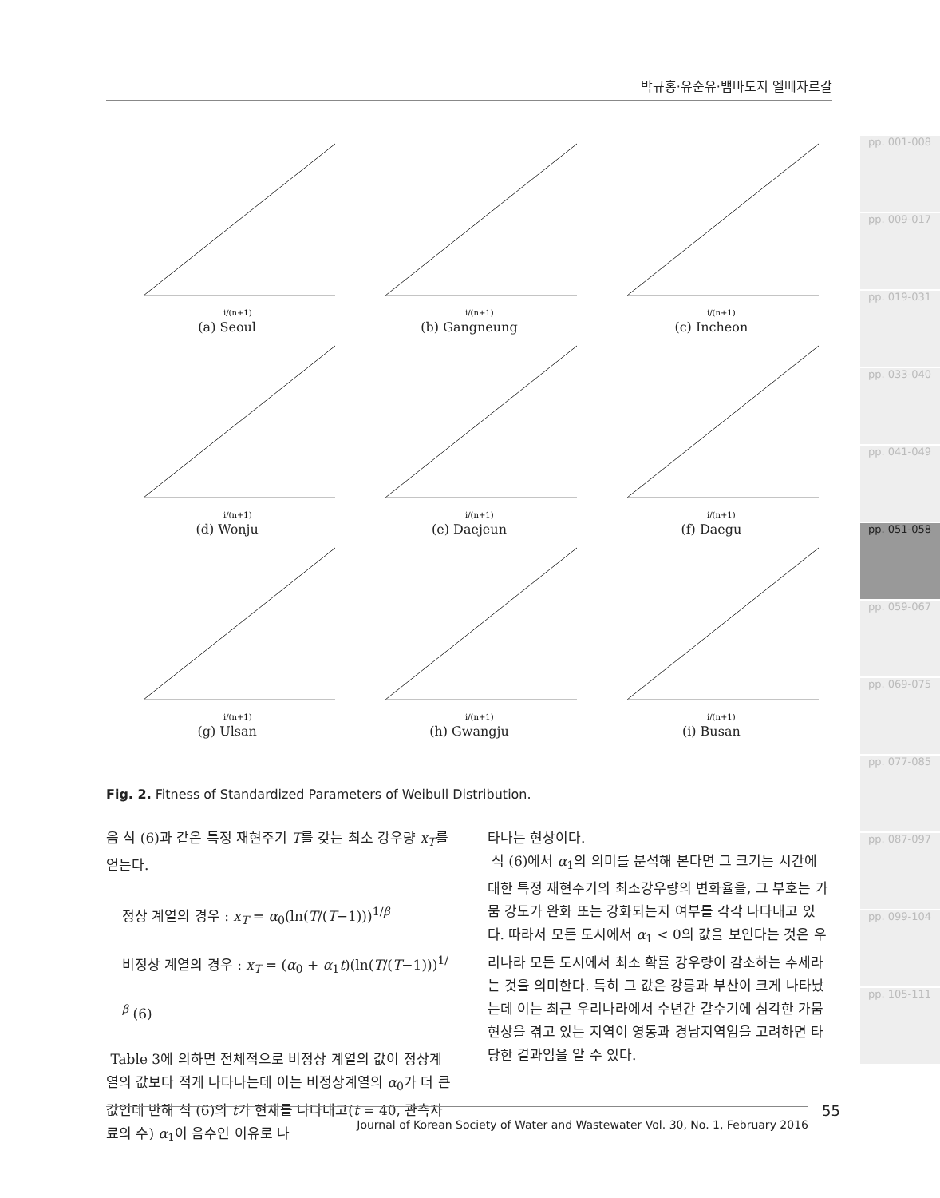박규홍·유순유·뱀바도지 엘베자르갈
i/(n+1)
(a) Seoul
i/(n+1)
(b) Gangneung
i/(n+1)
(c) Incheon
i/(n+1)
(d) Wonju
i/(n+1)
(e) Daejeun
i/(n+1)
(f) Daegu
i/(n+1)
(g) Ulsan
i/(n+1)
(h) Gwangju
i/(n+1)
(i) Busan
Fig. 2. Fitness of Standardized Parameters of Weibull Distribution.
음 식 (6)과 같은 특정 재현주기 T를 갖는 최소 강우량 x<sub>T</sub>를 얻는다.
정상 계열의 경우 : x<sub>T</sub> = α<sub>0</sub>(ln(T/(T−1)))<sup>1/β</sup>
비정상 계열의 경우 : x<sub>T</sub> = (α<sub>0</sub> + α<sub>1</sub>t)(ln(T/(T−1)))<sup>1/β</sup> (6)
Table 3에 의하면 전체적으로 비정상 계열의 값이 정상계열의 값보다 적게 나타나는데 이는 비정상계열의 α<sub>0</sub>가 더 큰 값인데 반해 식 (6)의 t가 현재를 나타내고(t = 40, 관측자료의 수) α<sub>1</sub>이 음수인 이유로 나
타나는 현상이다.
식 (6)에서 α<sub>1</sub>의 의미를 분석해 본다면 그 크기는 시간에 대한 특정 재현주기의 최소강우량의 변화율을, 그 부호는 가뭄 강도가 완화 또는 강화되는지 여부를 각각 나타내고 있다. 따라서 모든 도시에서 α<sub>1</sub> < 0의 값을 보인다는 것은 우리나라 모든 도시에서 최소 확률 강우량이 감소하는 추세라는 것을 의미한다. 특히 그 값은 강릉과 부산이 크게 나타났는데 이는 최근 우리나라에서 수년간 갈수기에 심각한 가뭄현상을 겪고 있는 지역이 영동과 경남지역임을 고려하면 타당한 결과임을 알 수 있다.
pp. 001-008
pp. 009-017
pp. 019-031
pp. 033-040
pp. 041-049
pp. 051-058
pp. 059-067
pp. 069-075
pp. 077-085
pp. 087-097
pp. 099-104
pp. 105-111
55
Journal of Korean Society of Water and Wastewater Vol. 30, No. 1, February 2016